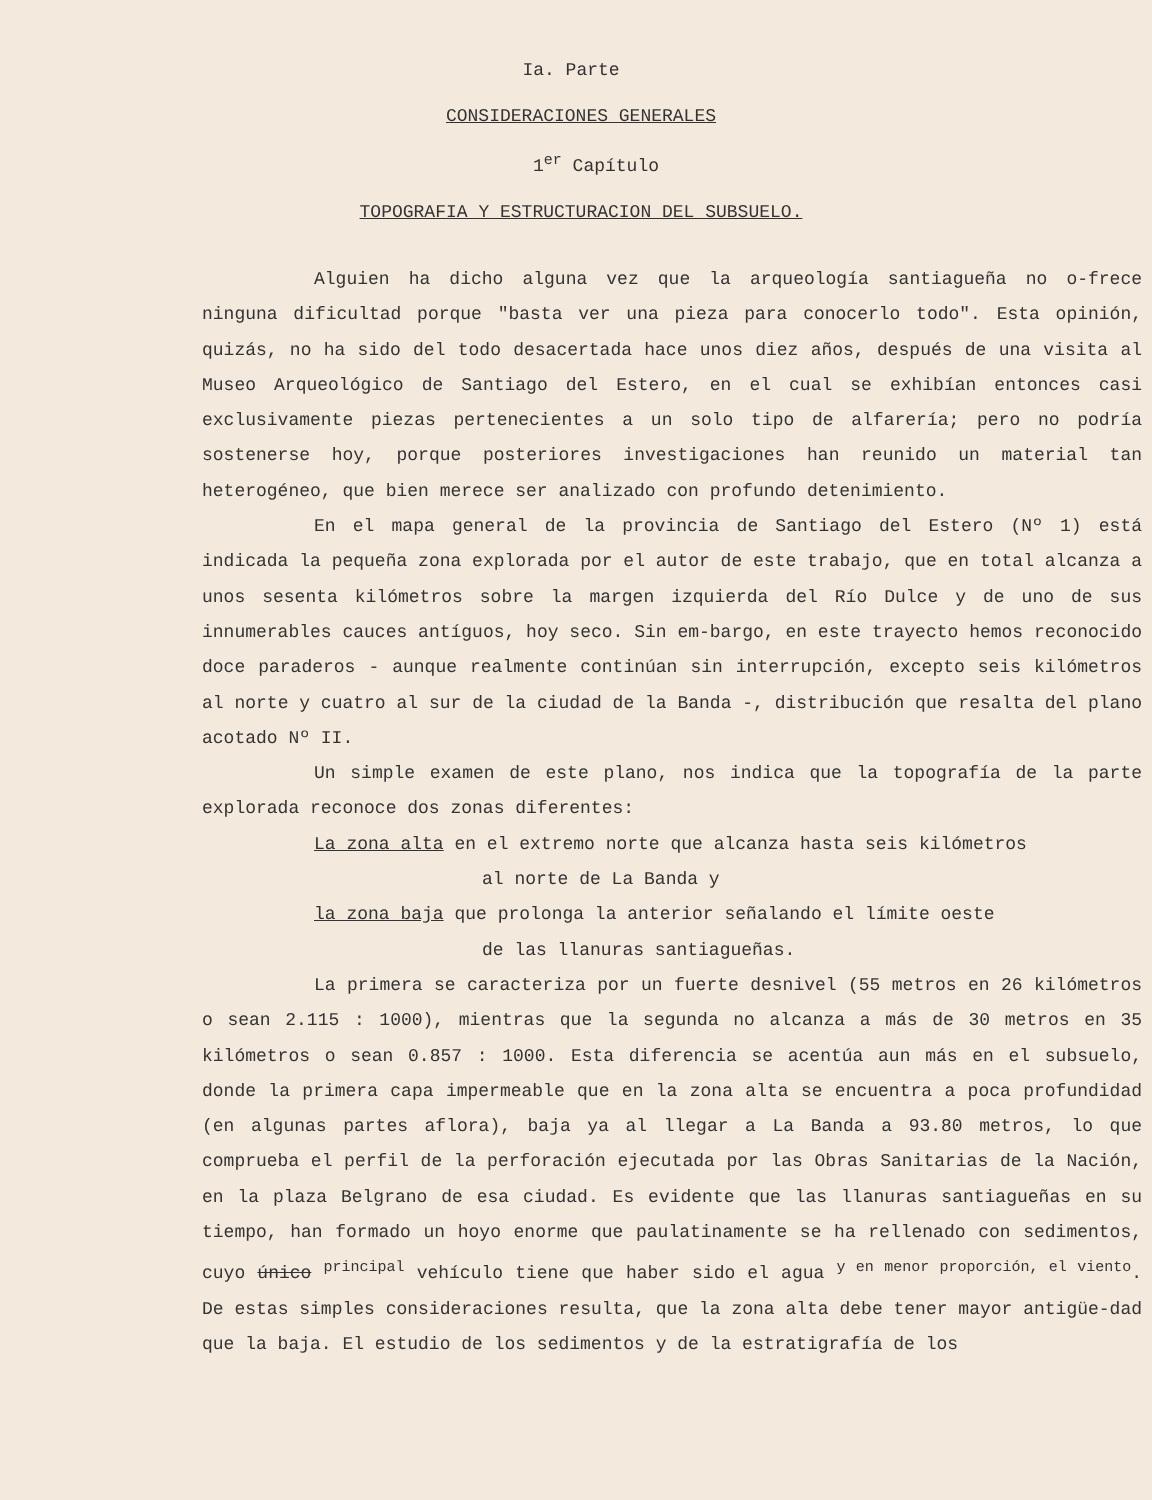Ia. Parte
CONSIDERACIONES GENERALES
1<sup>er</sup> Capítulo
TOPOGRAFIA Y ESTRUCTURACION DEL SUBSUELO.
Alguien ha dicho alguna vez que la arqueología santiagueña no o-frece ninguna dificultad porque "basta ver una pieza para conocerlo todo". Esta opinión, quizás, no ha sido del todo desacertada hace unos diez años, después de una visita al Museo Arqueológico de Santiago del Estero, en el cual se exhibían entonces casi exclusivamente piezas pertenecientes a un solo tipo de alfarería; pero no podría sostenerse hoy, porque posteriores investigaciones han reunido un material tan heterogéneo, que bien merece ser analizado con profundo detenimiento.
En el mapa general de la provincia de Santiago del Estero (Nº 1) está indicada la pequeña zona explorada por el autor de este trabajo, que en total alcanza a unos sesenta kilómetros sobre la margen izquierda del Río Dulce y de uno de sus innumerables cauces antíguos, hoy seco. Sin em-bargo, en este trayecto hemos reconocido doce paraderos - aunque realmente continúan sin interrupción, excepto seis kilómetros al norte y cuatro al sur de la ciudad de la Banda -, distribución que resalta del plano acotado Nº II.
Un simple examen de este plano, nos indica que la topografía de la parte explorada reconoce dos zonas diferentes:
La zona alta en el extremo norte que alcanza hasta seis kilómetros
al norte de La Banda y
la zona baja que prolonga la anterior señalando el límite oeste
de las llanuras santiagueñas.
La primera se caracteriza por un fuerte desnivel (55 metros en 26 kilómetros o sean 2.115 : 1000), mientras que la segunda no alcanza a más de 30 metros en 35 kilómetros o sean 0.857 : 1000. Esta diferencia se acentúa aun más en el subsuelo, donde la primera capa impermeable que en la zona alta se encuentra a poca profundidad (en algunas partes aflora), baja ya al llegar a La Banda a 93.80 metros, lo que comprueba el perfil de la perforación ejecutada por las Obras Sanitarias de la Nación, en la plaza Belgrano de esa ciudad. Es evidente que las llanuras santiagueñas en su tiempo, han formado un hoyo enorme que paulatinamente se ha rellenado con sedimentos, cuyo único <sup>principal</sup> vehículo tiene que haber sido el agua <sup>y en menor proporción, el viento</sup>. De estas simples consideraciones resulta, que la zona alta debe tener mayor antigüe-dad que la baja. El estudio de los sedimentos y de la estratigrafía de los